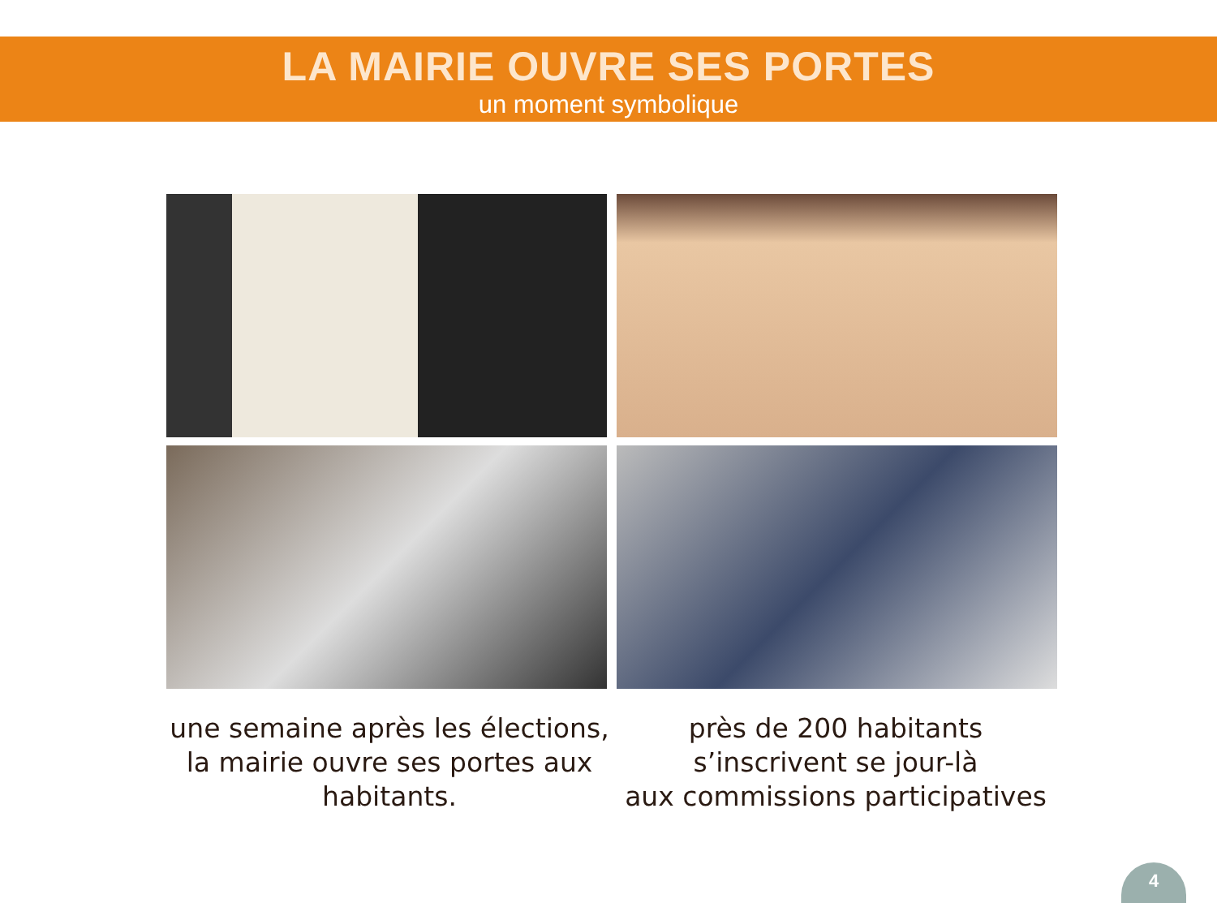LA MAIRIE OUVRE SES PORTES
un moment symbolique
une semaine après les élections,
la mairie ouvre ses portes aux
habitants.
près de 200 habitants
s’inscrivent se jour-là
aux commissions participatives
4